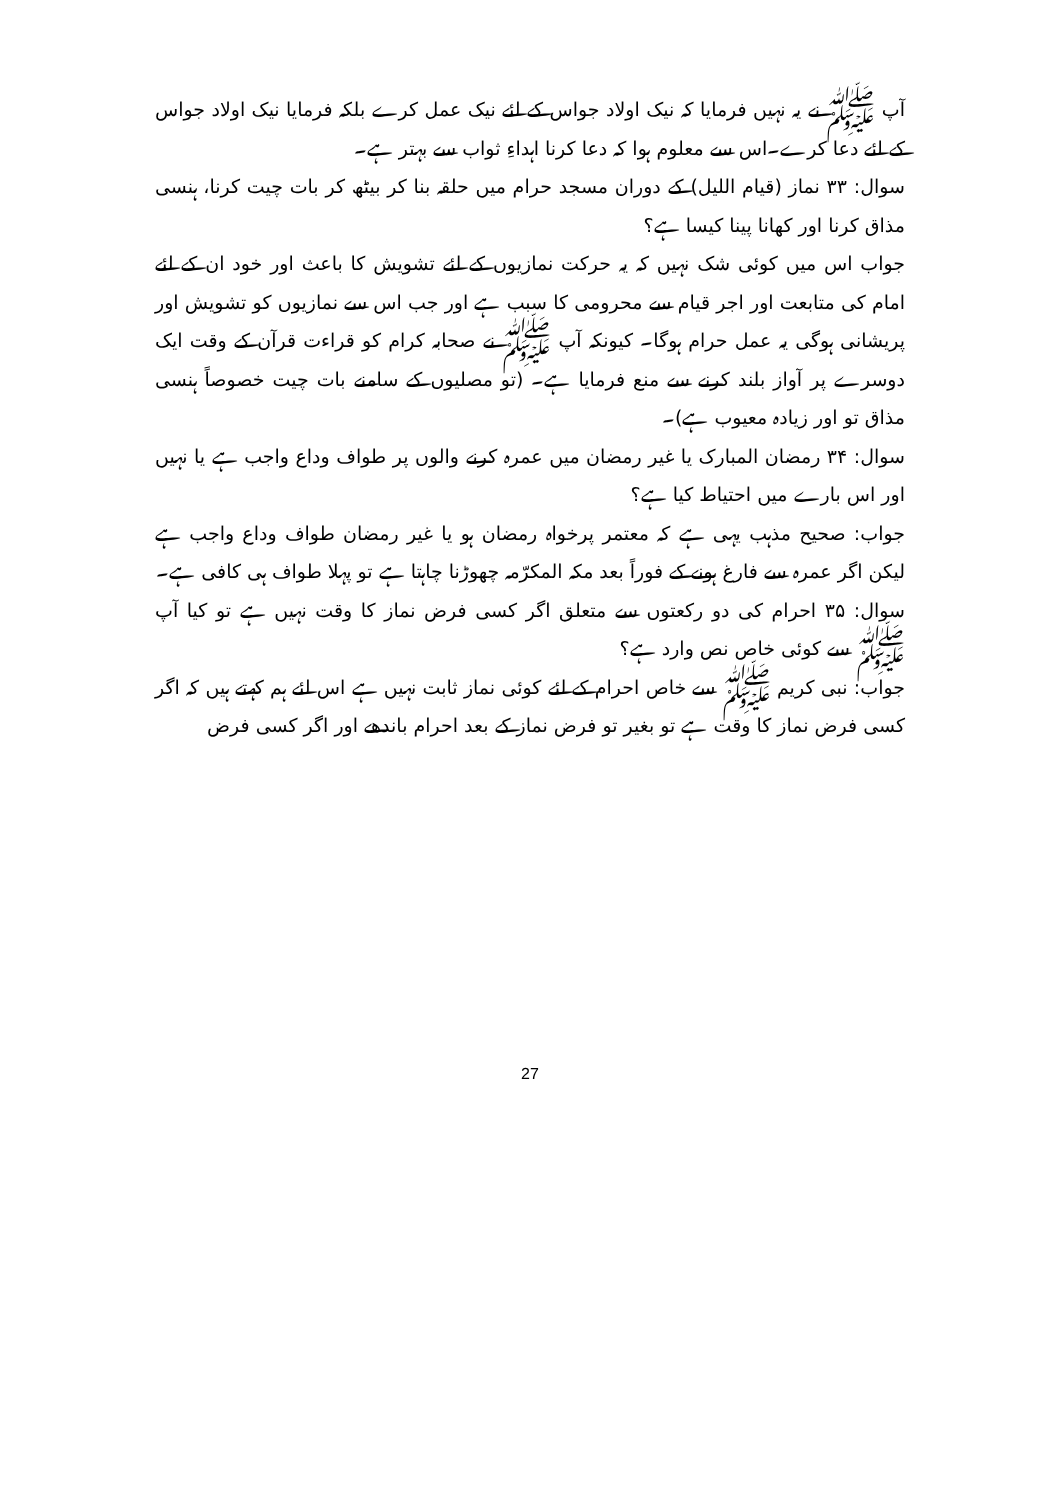آپ ﷺ نے یہ نہیں فرمایا کہ نیک اولاد جواس کے لئے نیک عمل کرے بلکہ فرمایا نیک اولاد جواس کے لئے دعا کرے۔اس سے معلوم ہوا کہ دعا کرنا اہداءِ ثواب سے بہتر ہے۔
سوال: ۳۳ نماز (قیام اللیل) کے دوران مسجد حرام میں حلقہ بنا کر بیٹھ کر بات چیت کرنا، ہنسی مذاق کرنا اور کھانا پینا کیسا ہے؟
جواب اس میں کوئی شک نہیں کہ یہ حرکت نمازیوں کے لئے تشویش کا باعث اور خود ان کے لئے امام کی متابعت اور اجر قیام سے محرومی کا سبب ہے اور جب اس سے نمازیوں کو تشویش اور پریشانی ہوگی یہ عمل حرام ہوگا۔ کیونکہ آپ ﷺ نے صحابہ کرام کو قراءت قرآن کے وقت ایک دوسرے پر آواز بلند کرنے سے منع فرمایا ہے۔ (تو مصلیوں کے سامنے بات چیت خصوصاً ہنسی مذاق تو اور زیادہ معیوب ہے)۔
سوال: ۳۴ رمضان المبارک یا غیر رمضان میں عمرہ کرنے والوں پر طواف وداع واجب ہے یا نہیں اور اس بارے میں احتیاط کیا ہے؟
جواب: صحیح مذہب یہی ہے کہ معتمر پرخواہ رمضان ہو یا غیر رمضان طواف وداع واجب ہے لیکن اگر عمرہ سے فارغ ہونے کے فوراً بعد مکہ المکرّمہ چھوڑنا چاہتا ہے تو پہلا طواف ہی کافی ہے۔
سوال: ۳۵ احرام کی دو رکعتوں سے متعلق اگر کسی فرض نماز کا وقت نہیں ہے تو کیا آپ ﷺ سے کوئی خاص نص وارد ہے؟
جواب: نبی کریم ﷺ سے خاص احرام کے لئے کوئی نماز ثابت نہیں ہے اس لئے ہم کہتے ہیں کہ اگر کسی فرض نماز کا وقت ہے تو بغیر تو فرض نماز کے بعد احرام باندھے اور اگر کسی فرض
27